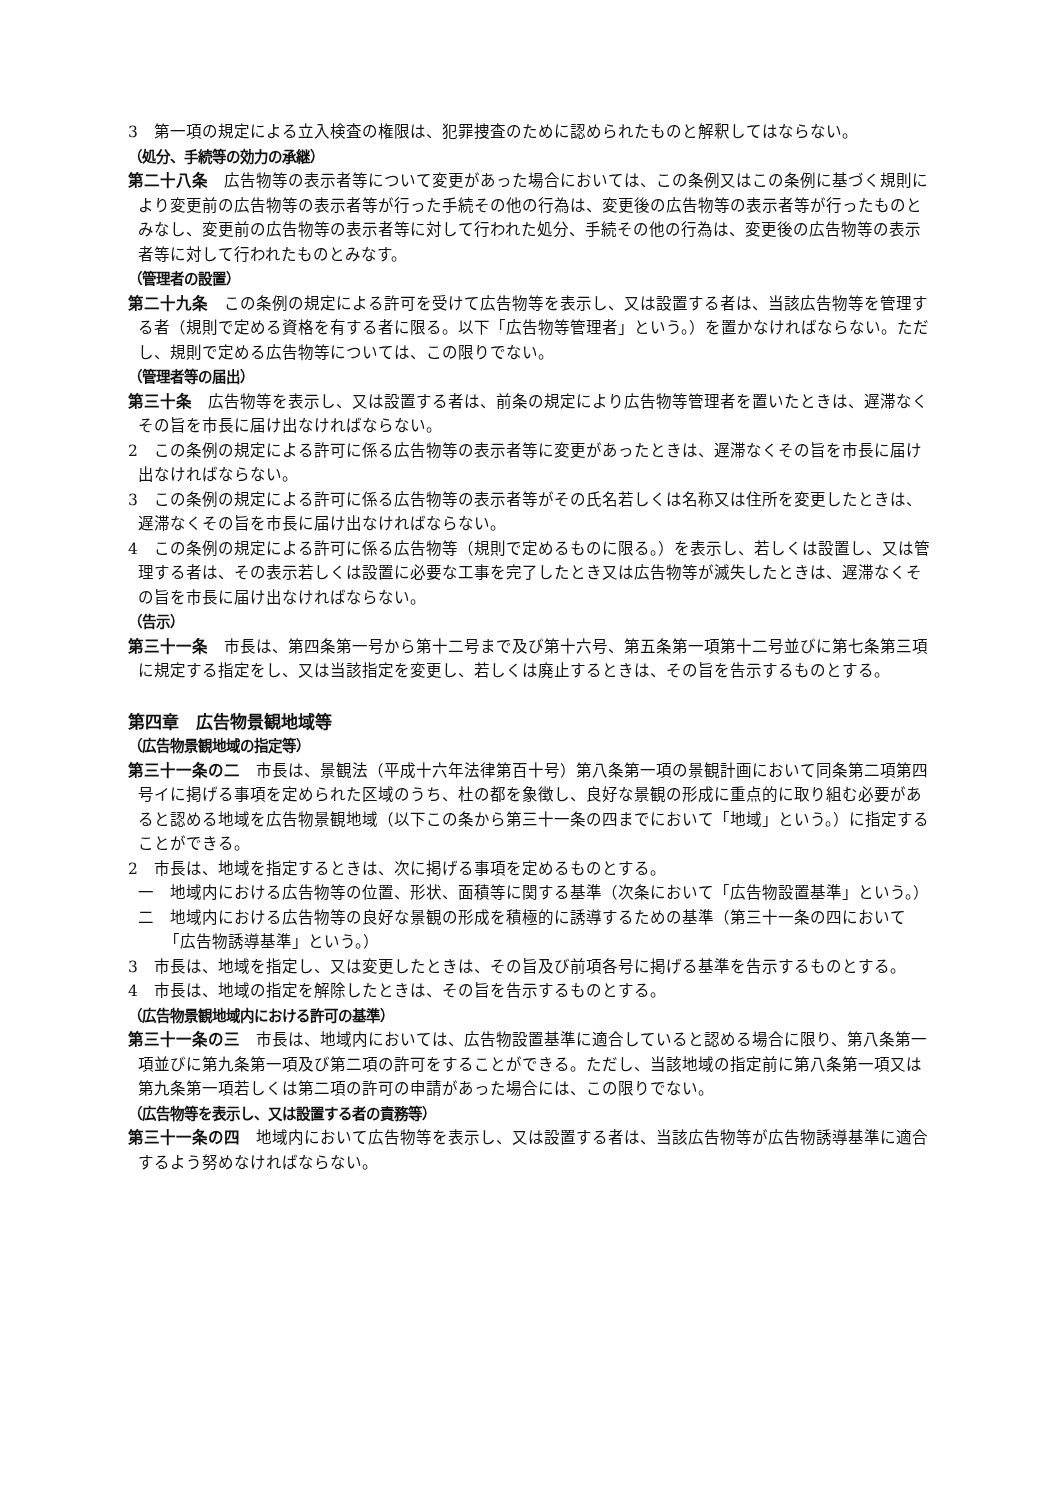3　第一項の規定による立入検査の権限は、犯罪捜査のために認められたものと解釈してはならない。
（処分、手続等の効力の承継）
第二十八条　広告物等の表示者等について変更があった場合においては、この条例又はこの条例に基づく規則により変更前の広告物等の表示者等が行った手続その他の行為は、変更後の広告物等の表示者等が行ったものとみなし、変更前の広告物等の表示者等に対して行われた処分、手続その他の行為は、変更後の広告物等の表示者等に対して行われたものとみなす。
（管理者の設置）
第二十九条　この条例の規定による許可を受けて広告物等を表示し、又は設置する者は、当該広告物等を管理する者（規則で定める資格を有する者に限る。以下「広告物等管理者」という。）を置かなければならない。ただし、規則で定める広告物等については、この限りでない。
（管理者等の届出）
第三十条　広告物等を表示し、又は設置する者は、前条の規定により広告物等管理者を置いたときは、遅滞なくその旨を市長に届け出なければならない。
2　この条例の規定による許可に係る広告物等の表示者等に変更があったときは、遅滞なくその旨を市長に届け出なければならない。
3　この条例の規定による許可に係る広告物等の表示者等がその氏名若しくは名称又は住所を変更したときは、遅滞なくその旨を市長に届け出なければならない。
4　この条例の規定による許可に係る広告物等（規則で定めるものに限る。）を表示し、若しくは設置し、又は管理する者は、その表示若しくは設置に必要な工事を完了したとき又は広告物等が滅失したときは、遅滞なくその旨を市長に届け出なければならない。
（告示）
第三十一条　市長は、第四条第一号から第十二号まで及び第十六号、第五条第一項第十二号並びに第七条第三項に規定する指定をし、又は当該指定を変更し、若しくは廃止するときは、その旨を告示するものとする。
第四章　広告物景観地域等
（広告物景観地域の指定等）
第三十一条の二　市長は、景観法（平成十六年法律第百十号）第八条第一項の景観計画において同条第二項第四号イに掲げる事項を定められた区域のうち、杜の都を象徴し、良好な景観の形成に重点的に取り組む必要があると認める地域を広告物景観地域（以下この条から第三十一条の四までにおいて「地域」という。）に指定することができる。
2　市長は、地域を指定するときは、次に掲げる事項を定めるものとする。
一　地域内における広告物等の位置、形状、面積等に関する基準（次条において「広告物設置基準」という。）
二　地域内における広告物等の良好な景観の形成を積極的に誘導するための基準（第三十一条の四において「広告物誘導基準」という。）
3　市長は、地域を指定し、又は変更したときは、その旨及び前項各号に掲げる基準を告示するものとする。
4　市長は、地域の指定を解除したときは、その旨を告示するものとする。
（広告物景観地域内における許可の基準）
第三十一条の三　市長は、地域内においては、広告物設置基準に適合していると認める場合に限り、第八条第一項並びに第九条第一項及び第二項の許可をすることができる。ただし、当該地域の指定前に第八条第一項又は第九条第一項若しくは第二項の許可の申請があった場合には、この限りでない。
（広告物等を表示し、又は設置する者の責務等）
第三十一条の四　地域内において広告物等を表示し、又は設置する者は、当該広告物等が広告物誘導基準に適合するよう努めなければならない。